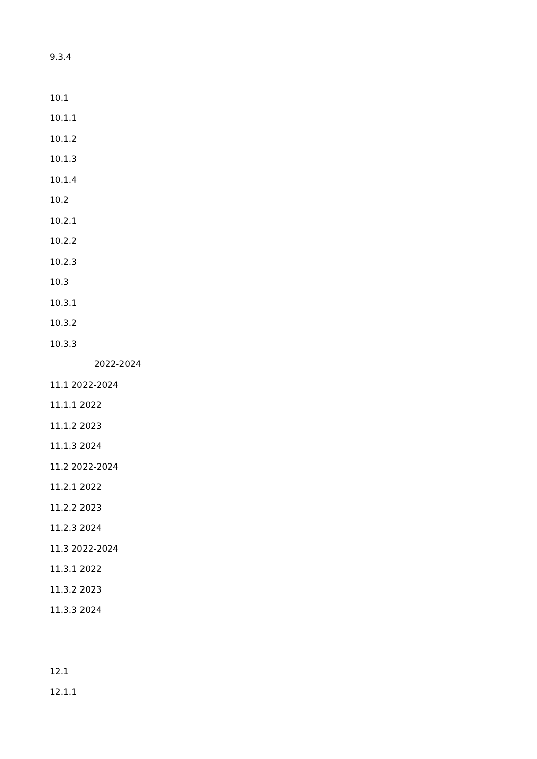9.3.4
10.1
10.1.1
10.1.2
10.1.3
10.1.4
10.2
10.2.1
10.2.2
10.2.3
10.3
10.3.1
10.3.2
10.3.3
2022-2024
11.1 2022-2024
11.1.1 2022
11.1.2 2023
11.1.3 2024
11.2 2022-2024
11.2.1 2022
11.2.2 2023
11.2.3 2024
11.3 2022-2024
11.3.1 2022
11.3.2 2023
11.3.3 2024
12.1
12.1.1